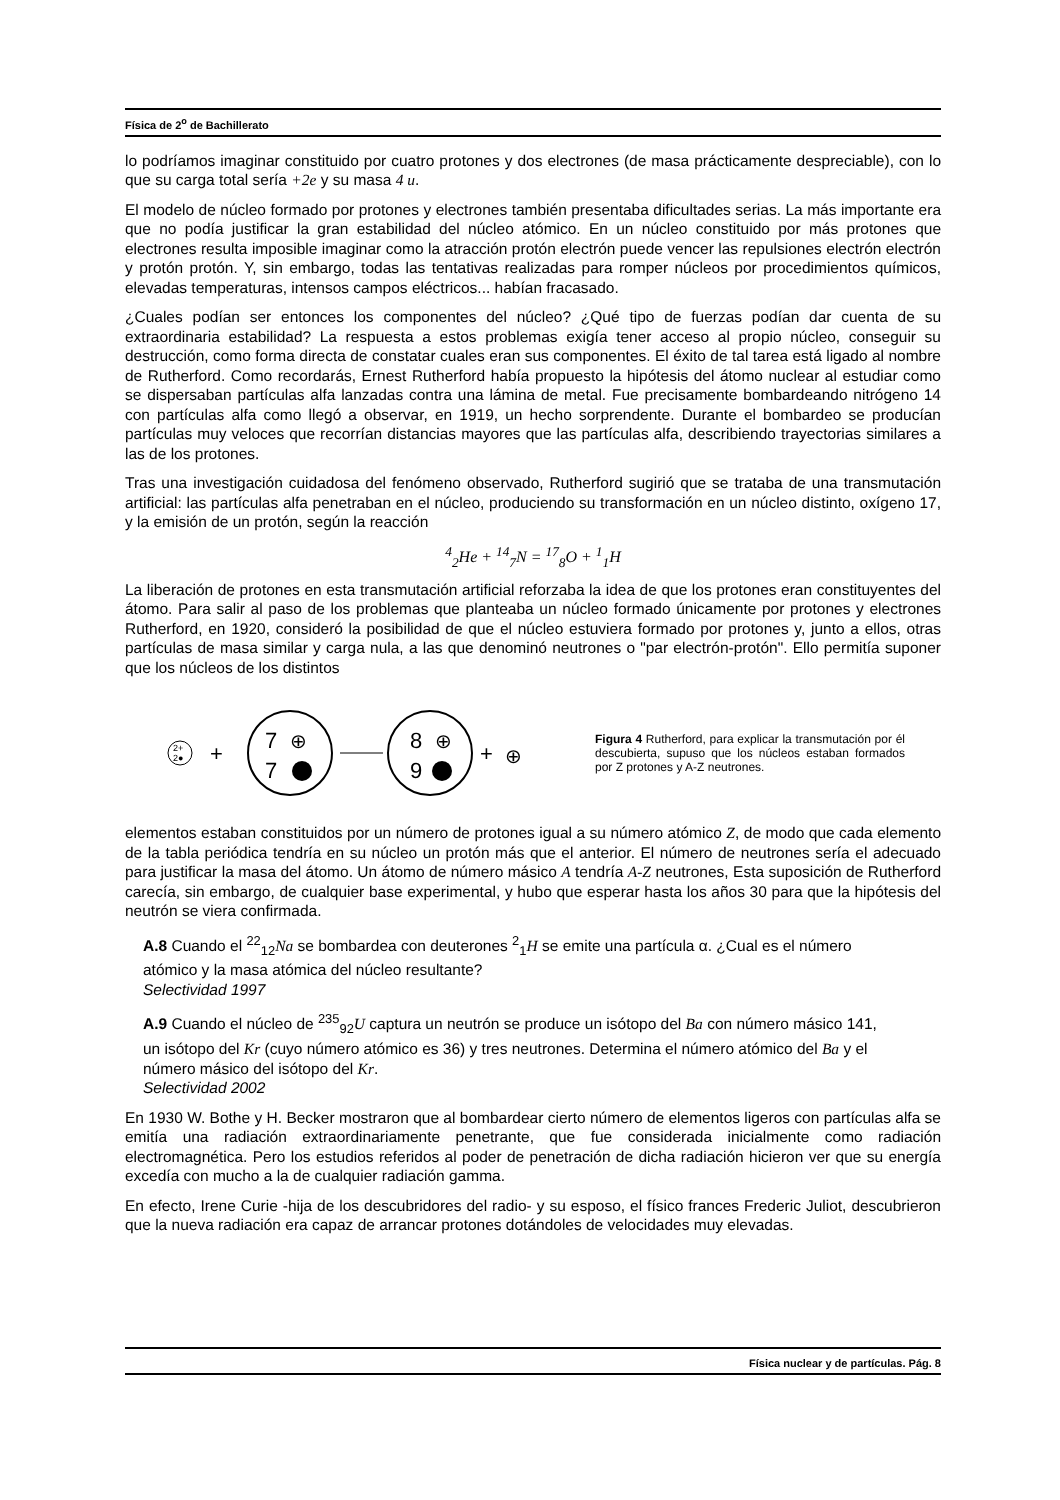Física de 2<sup>o</sup> de Bachillerato
lo podríamos imaginar constituido por cuatro protones y dos electrones (de masa prácticamente despreciable), con lo que su carga total sería +2e y su masa 4 u.
El modelo de núcleo formado por protones y electrones también presentaba dificultades serias. La más importante era que no podía justificar la gran estabilidad del núcleo atómico. En un núcleo constituido por más protones que electrones resulta imposible imaginar como la atracción protón electrón puede vencer las repulsiones electrón electrón y protón protón. Y, sin embargo, todas las tentativas realizadas para romper núcleos por procedimientos químicos, elevadas temperaturas, intensos campos eléctricos... habían fracasado.
¿Cuales podían ser entonces los componentes del núcleo? ¿Qué tipo de fuerzas podían dar cuenta de su extraordinaria estabilidad? La respuesta a estos problemas exigía tener acceso al propio núcleo, conseguir su destrucción, como forma directa de constatar cuales eran sus componentes. El éxito de tal tarea está ligado al nombre de Rutherford. Como recordarás, Ernest Rutherford había propuesto la hipótesis del átomo nuclear al estudiar como se dispersaban partículas alfa lanzadas contra una lámina de metal. Fue precisamente bombardeando nitrógeno 14 con partículas alfa como llegó a observar, en 1919, un hecho sorprendente. Durante el bombardeo se producían partículas muy veloces que recorrían distancias mayores que las partículas alfa, describiendo trayectorias similares a las de los protones.
Tras una investigación cuidadosa del fenómeno observado, Rutherford sugirió que se trataba de una transmutación artificial: las partículas alfa penetraban en el núcleo, produciendo su transformación en un núcleo distinto, oxígeno 17, y la emisión de un protón, según la reacción
<sup>4</sup> <sub>2</sub>He + <sup>14</sup><sub>7</sub>N = <sup>17</sup><sub>8</sub>O + <sup>1</sup><sub>1</sub>H
La liberación de protones en esta transmutación artificial reforzaba la idea de que los protones eran constituyentes del átomo. Para salir al paso de los problemas que planteaba un núcleo formado únicamente por protones y electrones Rutherford, en 1920, consideró la posibilidad de que el núcleo estuviera formado por protones y, junto a ellos, otras partículas de masa similar y carga nula, a las que denominó neutrones o "par electrón-protón". Ello permitía suponer que los núcleos de los distintos
2+
2●
+
7
⊕
7
8
⊕
9
+
⊕
Figura 4 Rutherford, para explicar la transmutación por él descubierta, supuso que los núcleos estaban formados por Z protones y A-Z neutrones.
elementos estaban constituidos por un número de protones igual a su número atómico Z, de modo que cada elemento de la tabla periódica tendría en su núcleo un protón más que el anterior. El número de neutrones sería el adecuado para justificar la masa del átomo. Un átomo de número másico A tendría A-Z neutrones, Esta suposición de Rutherford carecía, sin embargo, de cualquier base experimental, y hubo que esperar hasta los años 30 para que la hipótesis del neutrón se viera confirmada.
A.8 Cuando el <sup>22</sup><sub>12</sub>Na se bombardea con deuterones <sup>2</sup><sub>1</sub>H se emite una partícula α. ¿Cual es el número atómico y la masa atómica del núcleo resultante?
Selectividad 1997
A.9 Cuando el núcleo de <sup>235</sup><sub>92</sub>U captura un neutrón se produce un isótopo del Ba con número másico 141, un isótopo del Kr (cuyo número atómico es 36) y tres neutrones. Determina el número atómico del Ba y el número másico del isótopo del Kr.
Selectividad 2002
En 1930 W. Bothe y H. Becker mostraron que al bombardear cierto número de elementos ligeros con partículas alfa se emitía una radiación extraordinariamente penetrante, que fue considerada inicialmente como radiación electromagnética. Pero los estudios referidos al poder de penetración de dicha radiación hicieron ver que su energía excedía con mucho a la de cualquier radiación gamma.
En efecto, Irene Curie -hija de los descubridores del radio- y su esposo, el físico frances Frederic Juliot, descubrieron que la nueva radiación era capaz de arrancar protones dotándoles de velocidades muy elevadas.
Física nuclear y de partículas. Pág. 8